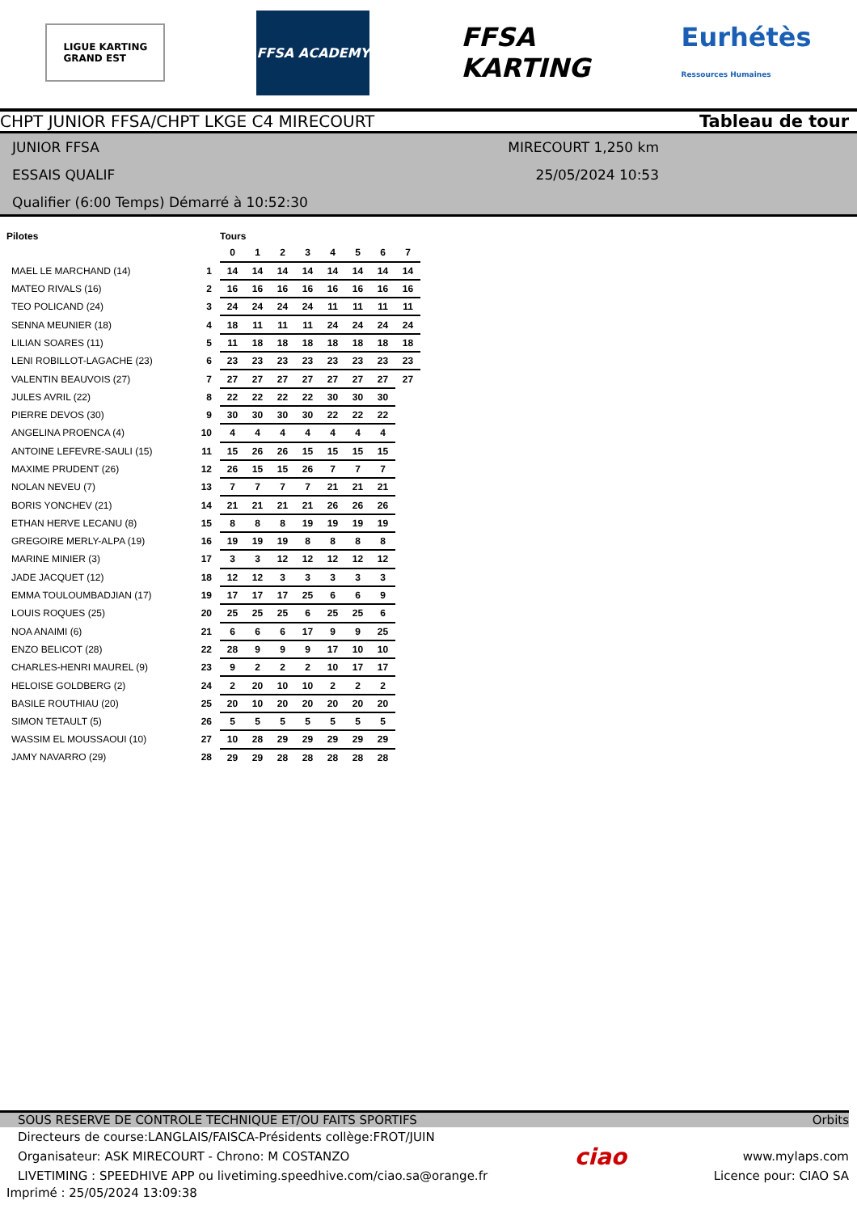LIGUE KARTING
GRAND EST
FFSA ACADEMY
FFSA
KARTING
Eurhétès
Ressources Humaines
CHPT JUNIOR FFSA/CHPT LKGE C4 MIRECOURT Tableau de tour
JUNIOR FFSA
ESSAIS QUALIF
Qualifier (6:00 Temps) Démarré à 10:52:30
MIRECOURT 1,250 km
25/05/2024 10:53
| Pilotes | | Tours | | | | | | | |
| --- | --- | --- | --- | --- | --- | --- | --- | --- | --- |
| | | 0 | 1 | 2 | 3 | 4 | 5 | 6 | 7 |
| MAEL LE MARCHAND (14) | 1 | 14 | 14 | 14 | 14 | 14 | 14 | 14 | 14 |
| MATEO RIVALS (16) | 2 | 16 | 16 | 16 | 16 | 16 | 16 | 16 | 16 |
| TEO POLICAND (24) | 3 | 24 | 24 | 24 | 24 | 11 | 11 | 11 | 11 |
| SENNA MEUNIER (18) | 4 | 18 | 11 | 11 | 11 | 24 | 24 | 24 | 24 |
| LILIAN SOARES (11) | 5 | 11 | 18 | 18 | 18 | 18 | 18 | 18 | 18 |
| LENI ROBILLOT-LAGACHE (23) | 6 | 23 | 23 | 23 | 23 | 23 | 23 | 23 | 23 |
| VALENTIN BEAUVOIS (27) | 7 | 27 | 27 | 27 | 27 | 27 | 27 | 27 | 27 |
| JULES AVRIL (22) | 8 | 22 | 22 | 22 | 22 | 30 | 30 | 30 | |
| PIERRE DEVOS (30) | 9 | 30 | 30 | 30 | 30 | 22 | 22 | 22 | |
| ANGELINA PROENCA (4) | 10 | 4 | 4 | 4 | 4 | 4 | 4 | 4 | |
| ANTOINE LEFEVRE-SAULI (15) | 11 | 15 | 26 | 26 | 15 | 15 | 15 | 15 | |
| MAXIME PRUDENT (26) | 12 | 26 | 15 | 15 | 26 | 7 | 7 | 7 | |
| NOLAN NEVEU (7) | 13 | 7 | 7 | 7 | 7 | 21 | 21 | 21 | |
| BORIS YONCHEV (21) | 14 | 21 | 21 | 21 | 21 | 26 | 26 | 26 | |
| ETHAN HERVE LECANU (8) | 15 | 8 | 8 | 8 | 19 | 19 | 19 | 19 | |
| GREGOIRE MERLY-ALPA (19) | 16 | 19 | 19 | 19 | 8 | 8 | 8 | 8 | |
| MARINE MINIER (3) | 17 | 3 | 3 | 12 | 12 | 12 | 12 | 12 | |
| JADE JACQUET (12) | 18 | 12 | 12 | 3 | 3 | 3 | 3 | 3 | |
| EMMA TOULOUMBADJIAN (17) | 19 | 17 | 17 | 17 | 25 | 6 | 6 | 9 | |
| LOUIS ROQUES (25) | 20 | 25 | 25 | 25 | 6 | 25 | 25 | 6 | |
| NOA ANAIMI (6) | 21 | 6 | 6 | 6 | 17 | 9 | 9 | 25 | |
| ENZO BELICOT (28) | 22 | 28 | 9 | 9 | 9 | 17 | 10 | 10 | |
| CHARLES-HENRI MAUREL (9) | 23 | 9 | 2 | 2 | 2 | 10 | 17 | 17 | |
| HELOISE GOLDBERG (2) | 24 | 2 | 20 | 10 | 10 | 2 | 2 | 2 | |
| BASILE ROUTHIAU (20) | 25 | 20 | 10 | 20 | 20 | 20 | 20 | 20 | |
| SIMON TETAULT (5) | 26 | 5 | 5 | 5 | 5 | 5 | 5 | 5 | |
| WASSIM EL MOUSSAOUI (10) | 27 | 10 | 28 | 29 | 29 | 29 | 29 | 29 | |
| JAMY NAVARRO (29) | 28 | 29 | 29 | 28 | 28 | 28 | 28 | 28 | |
SOUS RESERVE DE CONTROLE TECHNIQUE ET/OU FAITS SPORTIFS Orbits
Directeurs de course:LANGLAIS/FAISCA-Présidents collège:FROT/JUIN
Organisateur: ASK MIRECOURT - Chrono: M COSTANZO
LIVETIMING : SPEEDHIVE APP ou livetiming.speedhive.com/ciao.sa@orange.fr
ciao
www.mylaps.com
Licence pour: CIAO SA
Imprimé : 25/05/2024 13:09:38